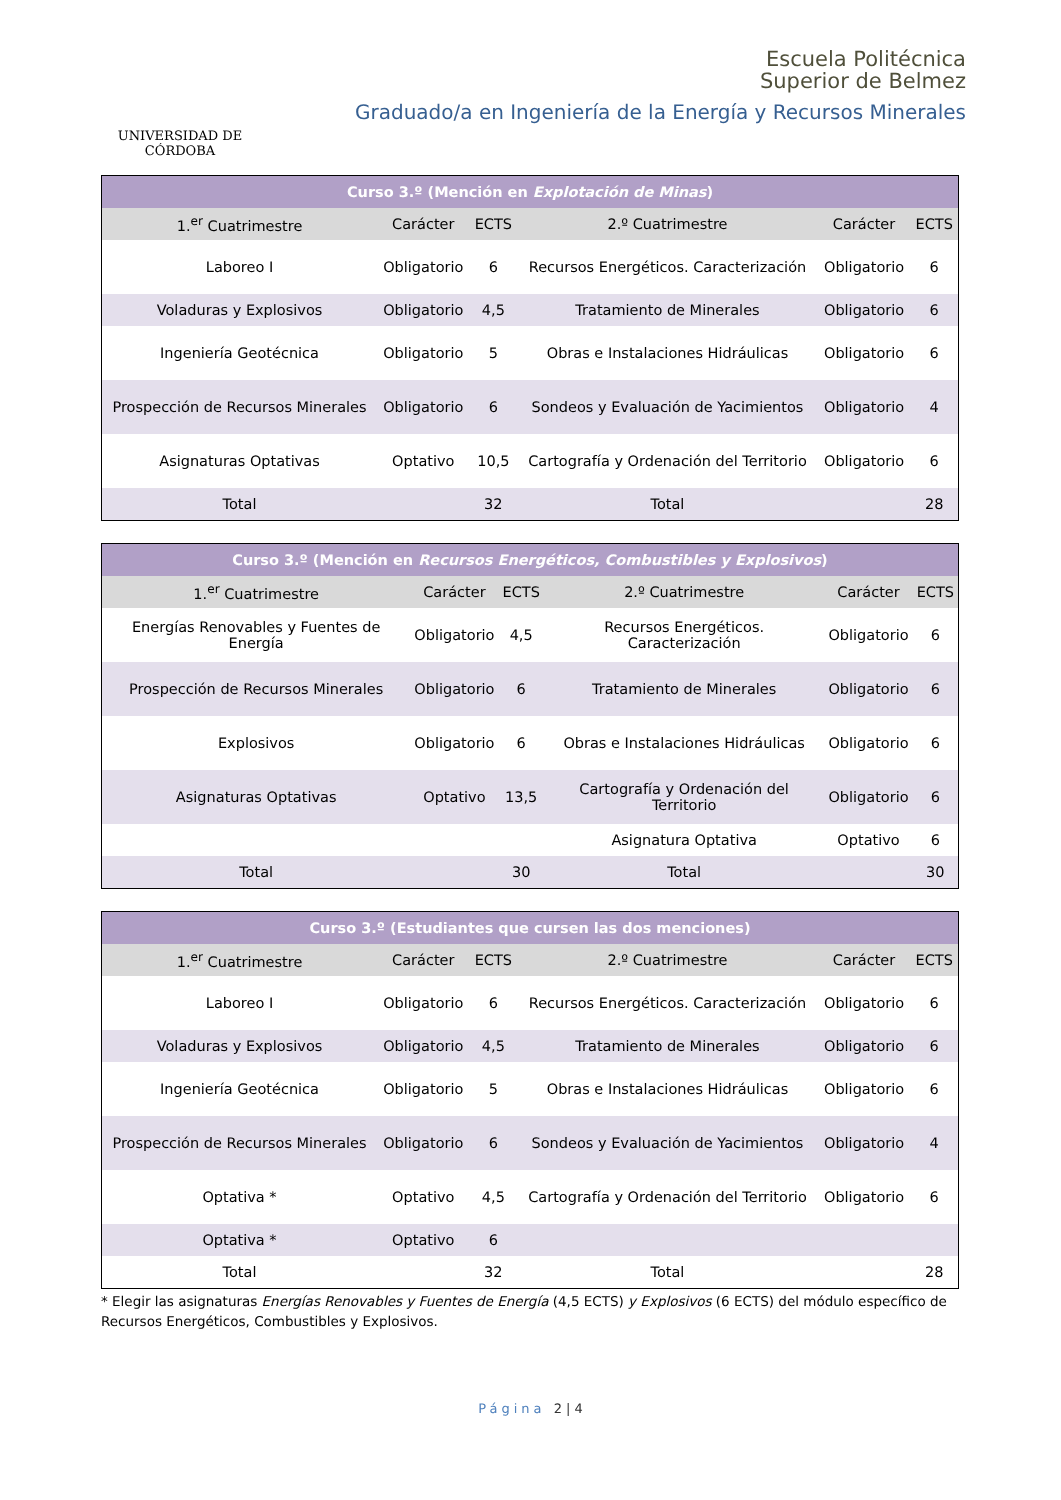UNIVERSIDAD DE CÓRDOBA
Escuela Politécnica
Superior de Belmez
Graduado/a en Ingeniería de la Energía y Recursos Minerales
| Curso 3.º (Mención en Explotación de Minas ) | | | | | |
| --- | --- | --- | --- | --- | --- |
| 1.<sup>er</sup> Cuatrimestre | Carácter | ECTS | 2.º Cuatrimestre | Carácter | ECTS |
| Laboreo I | Obligatorio | 6 | Recursos Energéticos. Caracterización | Obligatorio | 6 |
| Voladuras y Explosivos | Obligatorio | 4,5 | Tratamiento de Minerales | Obligatorio | 6 |
| Ingeniería Geotécnica | Obligatorio | 5 | Obras e Instalaciones Hidráulicas | Obligatorio | 6 |
| Prospección de Recursos Minerales | Obligatorio | 6 | Sondeos y Evaluación de Yacimientos | Obligatorio | 4 |
| Asignaturas Optativas | Optativo | 10,5 | Cartografía y Ordenación del Territorio | Obligatorio | 6 |
| Total | | 32 | Total | | 28 |
| Curso 3.º (Mención en Recursos Energéticos, Combustibles y Explosivos ) | | | | | |
| --- | --- | --- | --- | --- | --- |
| 1.<sup>er</sup> Cuatrimestre | Carácter | ECTS | 2.º Cuatrimestre | Carácter | ECTS |
| Energías Renovables y Fuentes de Energía | Obligatorio | 4,5 | Recursos Energéticos. Caracterización | Obligatorio | 6 |
| Prospección de Recursos Minerales | Obligatorio | 6 | Tratamiento de Minerales | Obligatorio | 6 |
| Explosivos | Obligatorio | 6 | Obras e Instalaciones Hidráulicas | Obligatorio | 6 |
| Asignaturas Optativas | Optativo | 13,5 | Cartografía y Ordenación del Territorio | Obligatorio | 6 |
| | | | Asignatura Optativa | Optativo | 6 |
| Total | | 30 | Total | | 30 |
| Curso 3.º (Estudiantes que cursen las dos menciones) | | | | | |
| --- | --- | --- | --- | --- | --- |
| 1.<sup>er</sup> Cuatrimestre | Carácter | ECTS | 2.º Cuatrimestre | Carácter | ECTS |
| Laboreo I | Obligatorio | 6 | Recursos Energéticos. Caracterización | Obligatorio | 6 |
| Voladuras y Explosivos | Obligatorio | 4,5 | Tratamiento de Minerales | Obligatorio | 6 |
| Ingeniería Geotécnica | Obligatorio | 5 | Obras e Instalaciones Hidráulicas | Obligatorio | 6 |
| Prospección de Recursos Minerales | Obligatorio | 6 | Sondeos y Evaluación de Yacimientos | Obligatorio | 4 |
| Optativa * | Optativo | 4,5 | Cartografía y Ordenación del Territorio | Obligatorio | 6 |
| Optativa * | Optativo | 6 | | | |
| Total | | 32 | Total | | 28 |
* Elegir las asignaturas Energías Renovables y Fuentes de Energía (4,5 ECTS) y Explosivos (6 ECTS) del módulo específico de Recursos Energéticos, Combustibles y Explosivos.
Página 2 | 4